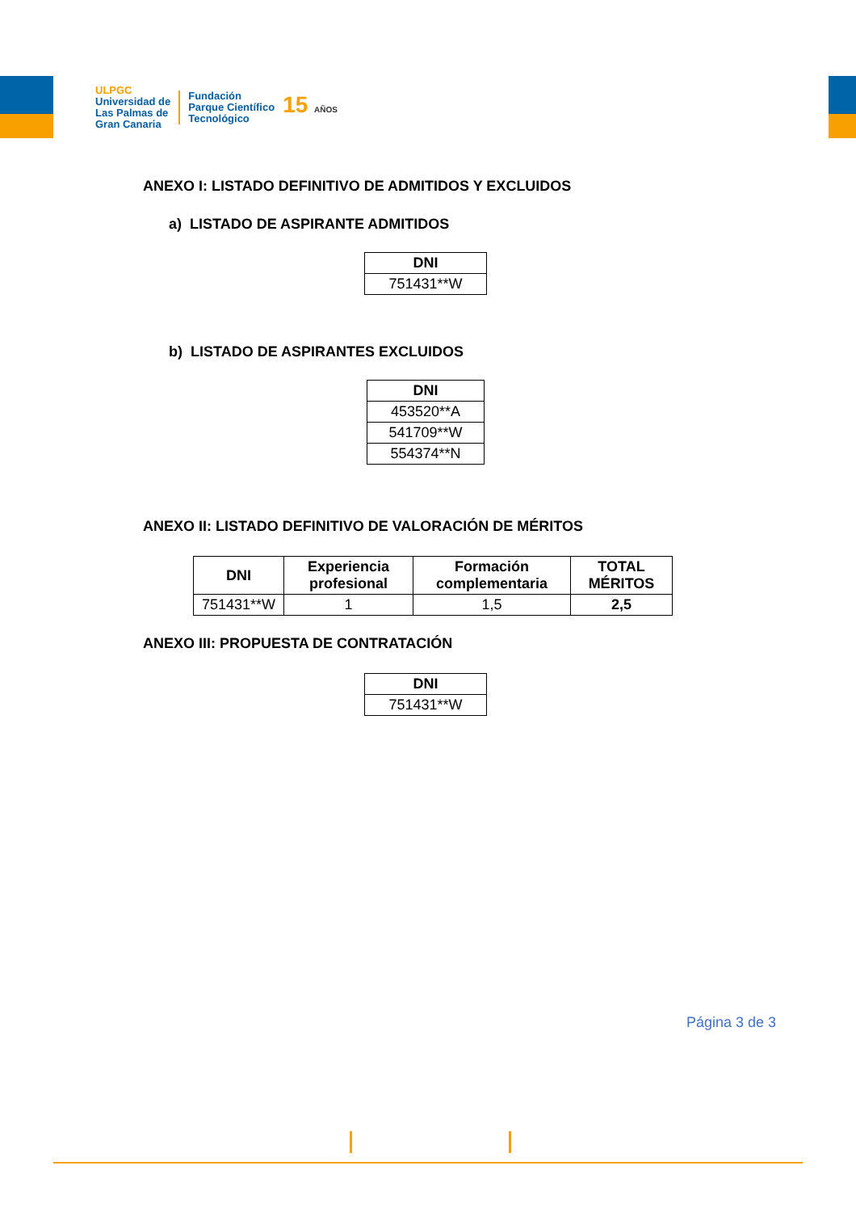ULPGC
Universidad de
Las Palmas de
Gran Canaria
Fundación
Parque Científico
Tecnológico
15 AÑOS
ANEXO I: LISTADO DEFINITIVO DE ADMITIDOS Y EXCLUIDOS
a) LISTADO DE ASPIRANTE ADMITIDOS
| DNI |
| --- |
| 751431**W |
b) LISTADO DE ASPIRANTES EXCLUIDOS
| DNI |
| --- |
| 453520**A |
| 541709**W |
| 554374**N |
ANEXO II: LISTADO DEFINITIVO DE VALORACIÓN DE MÉRITOS
| DNI | Experiencia profesional | Formación complementaria | TOTAL MÉRITOS |
| --- | --- | --- | --- |
| 751431**W | 1 | 1,5 | 2,5 |
ANEXO III: PROPUESTA DE CONTRATACIÓN
| DNI |
| --- |
| 751431**W |
Página 3 de 3